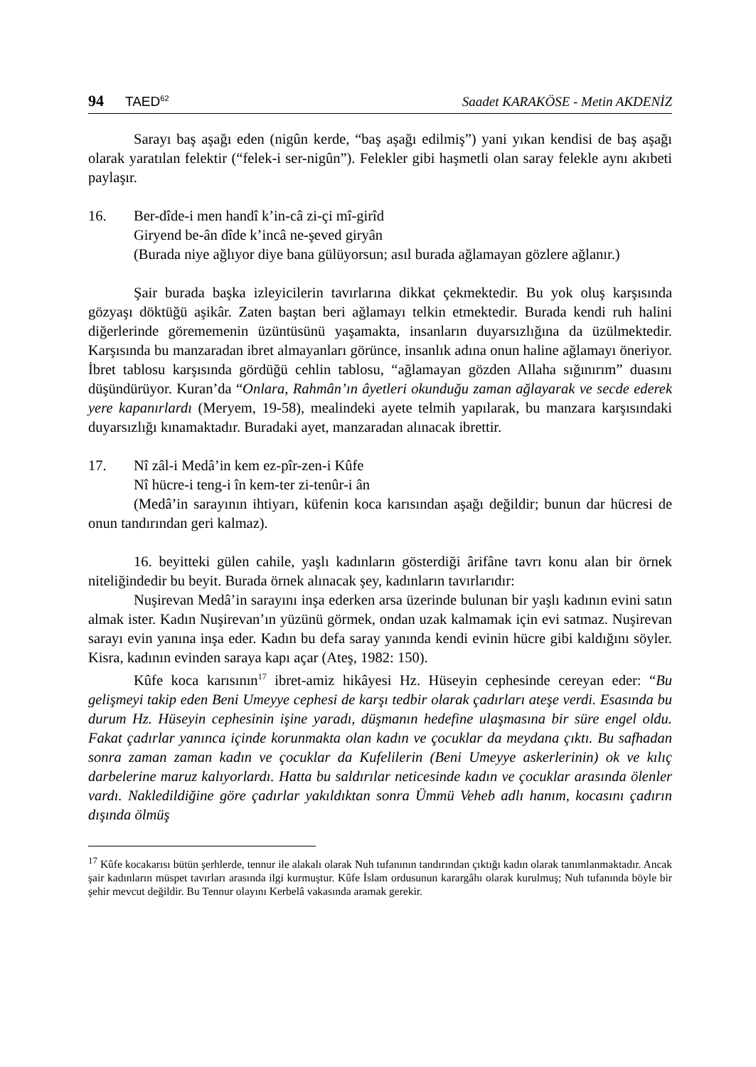94 TAED<sup>62</sup> Saadet KARAKÖSE - Metin AKDENİZ
Sarayı baş aşağı eden (nigûn kerde, “baş aşağı edilmiş”) yani yıkan kendisi de baş aşağı olarak yaratılan felektir (“felek-i ser-nigûn”). Felekler gibi haşmetli olan saray felekle aynı akıbeti paylaşır.
16. Ber-dîde-i men handî k’in-câ zi-çi mî-girîd
Giryend be-ân dîde k’incâ ne-şeved giryân
(Burada niye ağlıyor diye bana gülüyorsun; asıl burada ağlamayan gözlere ağlanır.)
Şair burada başka izleyicilerin tavırlarına dikkat çekmektedir. Bu yok oluş karşısında gözyaşı döktüğü aşikâr. Zaten baştan beri ağlamayı telkin etmektedir. Burada kendi ruh halini diğerlerinde görememenin üzüntüsünü yaşamakta, insanların duyarsızlığına da üzülmektedir. Karşısında bu manzaradan ibret almayanları görünce, insanlık adına onun haline ağlamayı öneriyor. İbret tablosu karşısında gördüğü cehlin tablosu, “ağlamayan gözden Allaha sığınırım” duasını düşündürüyor. Kuran’da “Onlara, Rahmân’ın âyetleri okunduğu zaman ağlayarak ve secde ederek yere kapanırlardı (Meryem, 19-58), mealindeki ayete telmih yapılarak, bu manzara karşısındaki duyarsızlığı kınamaktadır. Buradaki ayet, manzaradan alınacak ibrettir.
17. Nî zâl-i Medâ’in kem ez-pîr-zen-i Kûfe
Nî hücre-i teng-i în kem-ter zi-tenûr-i ân
(Medâ’in sarayının ihtiyarı, küfenin koca karısından aşağı değildir; bunun dar hücresi de onun tandırından geri kalmaz).
16. beyitteki gülen cahile, yaşlı kadınların gösterdiği ârifâne tavrı konu alan bir örnek niteliğindedir bu beyit. Burada örnek alınacak şey, kadınların tavırlarıdır:
Nuşirevan Medâ’in sarayını inşa ederken arsa üzerinde bulunan bir yaşlı kadının evini satın almak ister. Kadın Nuşirevan’ın yüzünü görmek, ondan uzak kalmamak için evi satmaz. Nuşirevan sarayı evin yanına inşa eder. Kadın bu defa saray yanında kendi evinin hücre gibi kaldığını söyler. Kisra, kadının evinden saraya kapı açar (Ateş, 1982: 150).
Kûfe koca karısının<sup>17</sup> ibret-amiz hikâyesi Hz. Hüseyin cephesinde cereyan eder: “Bu gelişmeyi takip eden Beni Umeyye cephesi de karşı tedbir olarak çadırları ateşe verdi. Esasında bu durum Hz. Hüseyin cephesinin işine yaradı, düşmanın hedefine ulaşmasına bir süre engel oldu. Fakat çadırlar yanınca içinde korunmakta olan kadın ve çocuklar da meydana çıktı. Bu safhadan sonra zaman zaman kadın ve çocuklar da Kufelilerin (Beni Umeyye askerlerinin) ok ve kılıç darbelerine maruz kalıyorlardı. Hatta bu saldırılar neticesinde kadın ve çocuklar arasında ölenler vardı. Nakledildiğine göre çadırlar yakıldıktan sonra Ümmü Veheb adlı hanım, kocasını çadırın dışında ölmüş
<sup>17</sup> Kûfe kocakarısı bütün şerhlerde, tennur ile alakalı olarak Nuh tufanının tandırından çıktığı kadın olarak tanımlanmaktadır. Ancak şair kadınların müspet tavırları arasında ilgi kurmuştur. Kûfe İslam ordusunun karargâhı olarak kurulmuş; Nuh tufanında böyle bir şehir mevcut değildir. Bu Tennur olayını Kerbelâ vakasında aramak gerekir.